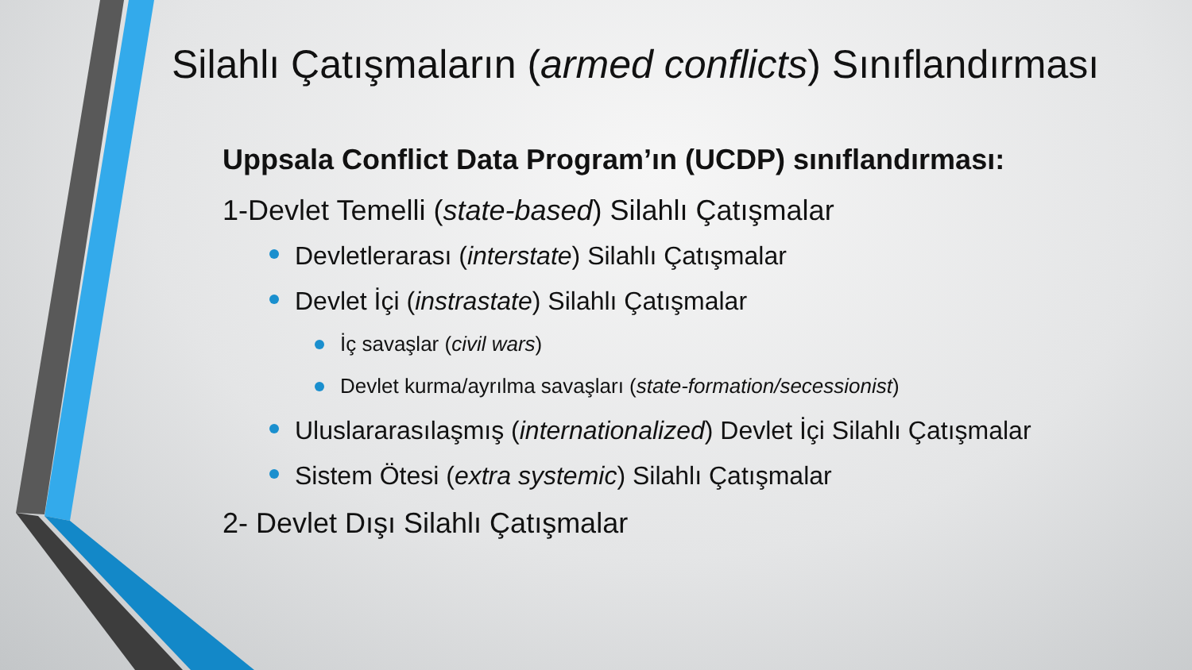Silahlı Çatışmaların (armed conflicts) Sınıflandırması
Uppsala Conflict Data Program’ın (UCDP) sınıflandırması:
1-Devlet Temelli (state-based) Silahlı Çatışmalar
Devletlerarası (interstate) Silahlı Çatışmalar
Devlet İçi (instrastate) Silahlı Çatışmalar
İç savaşlar (civil wars)
Devlet kurma/ayrılma savaşları (state-formation/secessionist)
Uluslararasılaşmış (internationalized) Devlet İçi Silahlı Çatışmalar
Sistem Ötesi (extra systemic) Silahlı Çatışmalar
2- Devlet Dışı Silahlı Çatışmalar